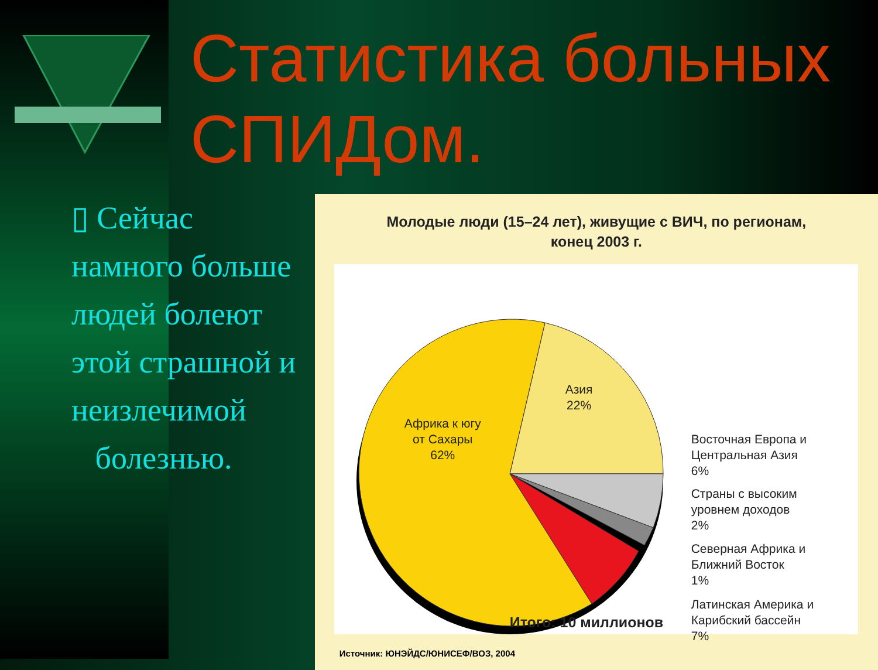Статистика больных СПИДом.
▯ Сейчас намного больше людей болеют этой страшной и неизлечимой
болезнью.
Молодые люди (15–24 лет), живущие с ВИЧ, по регионам,
конец 2003 г.
Африка к югу
от Сахары
62%
Азия
22%
Восточная Европа и
Центральная Азия
6%
Страны с высоким
уровнем доходов
2%
Северная Африка и
Ближний Восток
1%
Латинская Америка и
Карибский бассейн
7%
Итого: 10 миллионов
Источник: ЮНЭЙДС/ЮНИСЕФ/ВОЗ, 2004